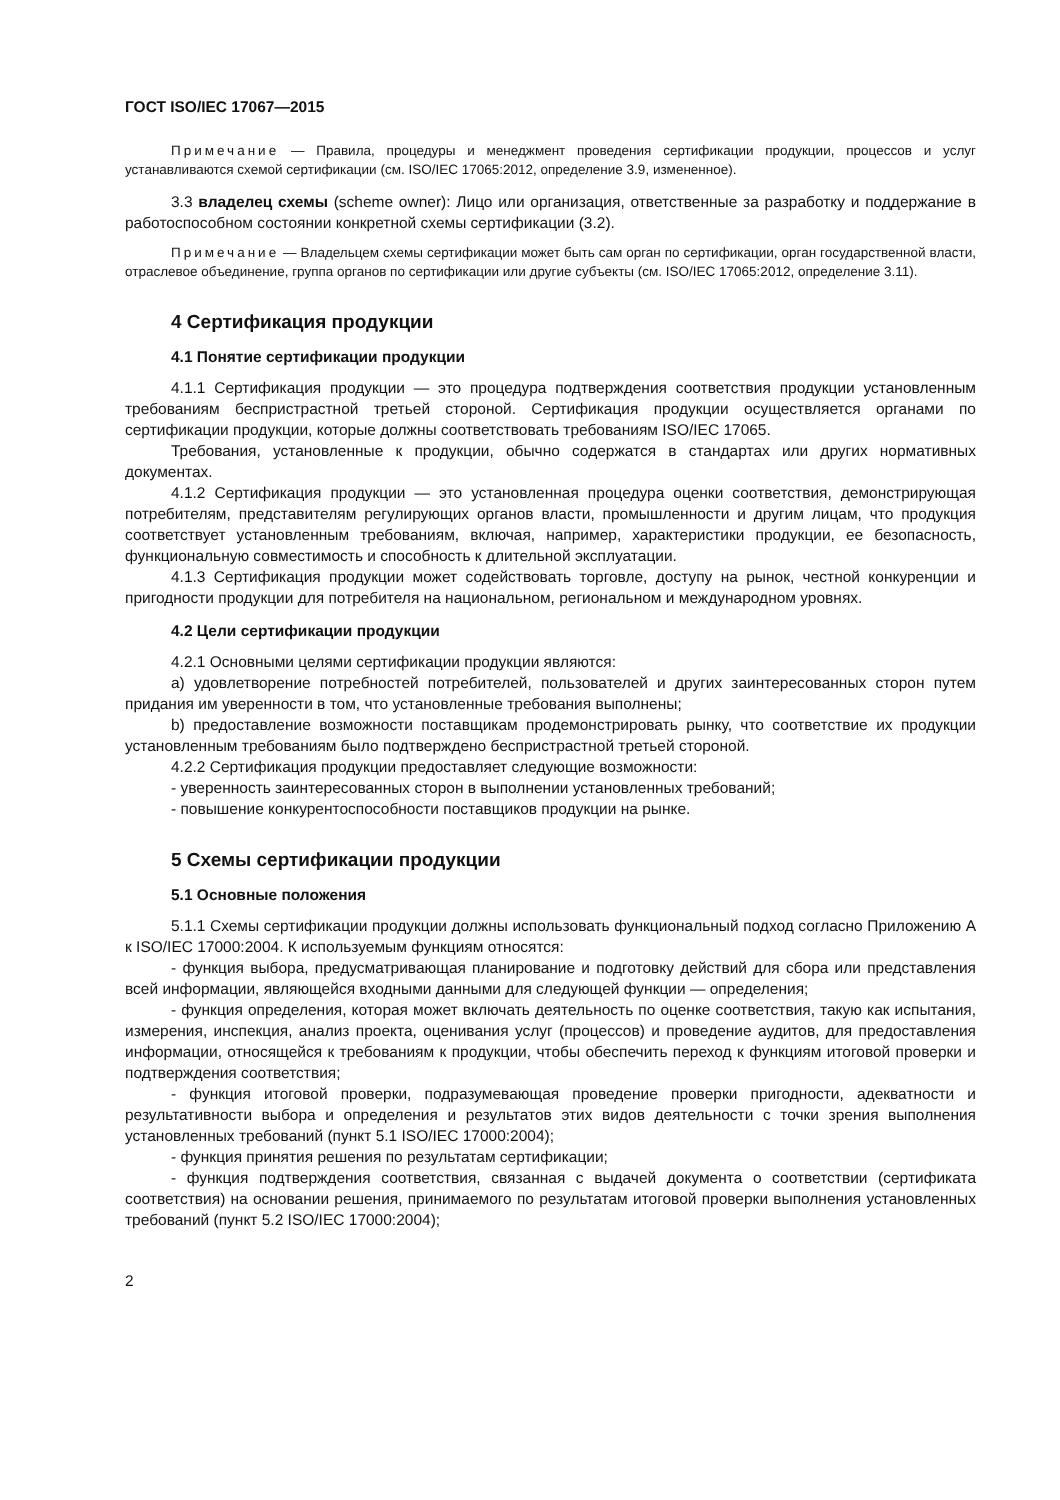ГОСТ ISO/IEC 17067—2015
Примечание — Правила, процедуры и менеджмент проведения сертификации продукции, процессов и услуг устанавливаются схемой сертификации (см. ISO/IEC 17065:2012, определение 3.9, измененное).
3.3 владелец схемы (scheme owner): Лицо или организация, ответственные за разработку и поддержание в работоспособном состоянии конкретной схемы сертификации (3.2).
Примечание — Владельцем схемы сертификации может быть сам орган по сертификации, орган государственной власти, отраслевое объединение, группа органов по сертификации или другие субъекты (см. ISO/IEC 17065:2012, определение 3.11).
4 Сертификация продукции
4.1 Понятие сертификации продукции
4.1.1 Сертификация продукции — это процедура подтверждения соответствия продукции установленным требованиям беспристрастной третьей стороной. Сертификация продукции осуществляется органами по сертификации продукции, которые должны соответствовать требованиям ISO/IEC 17065.
Требования, установленные к продукции, обычно содержатся в стандартах или других нормативных документах.
4.1.2 Сертификация продукции — это установленная процедура оценки соответствия, демонстрирующая потребителям, представителям регулирующих органов власти, промышленности и другим лицам, что продукция соответствует установленным требованиям, включая, например, характеристики продукции, ее безопасность, функциональную совместимость и способность к длительной эксплуатации.
4.1.3 Сертификация продукции может содействовать торговле, доступу на рынок, честной конкуренции и пригодности продукции для потребителя на национальном, региональном и международном уровнях.
4.2 Цели сертификации продукции
4.2.1 Основными целями сертификации продукции являются:
a) удовлетворение потребностей потребителей, пользователей и других заинтересованных сторон путем придания им уверенности в том, что установленные требования выполнены;
b) предоставление возможности поставщикам продемонстрировать рынку, что соответствие их продукции установленным требованиям было подтверждено беспристрастной третьей стороной.
4.2.2 Сертификация продукции предоставляет следующие возможности:
- уверенность заинтересованных сторон в выполнении установленных требований;
- повышение конкурентоспособности поставщиков продукции на рынке.
5 Схемы сертификации продукции
5.1 Основные положения
5.1.1 Схемы сертификации продукции должны использовать функциональный подход согласно Приложению А к ISO/IEC 17000:2004. К используемым функциям относятся:
- функция выбора, предусматривающая планирование и подготовку действий для сбора или представления всей информации, являющейся входными данными для следующей функции — определения;
- функция определения, которая может включать деятельность по оценке соответствия, такую как испытания, измерения, инспекция, анализ проекта, оценивания услуг (процессов) и проведение аудитов, для предоставления информации, относящейся к требованиям к продукции, чтобы обеспечить переход к функциям итоговой проверки и подтверждения соответствия;
- функция итоговой проверки, подразумевающая проведение проверки пригодности, адекватности и результативности выбора и определения и результатов этих видов деятельности с точки зрения выполнения установленных требований (пункт 5.1 ISO/IEC 17000:2004);
- функция принятия решения по результатам сертификации;
- функция подтверждения соответствия, связанная с выдачей документа о соответствии (сертификата соответствия) на основании решения, принимаемого по результатам итоговой проверки выполнения установленных требований (пункт 5.2 ISO/IEC 17000:2004);
2